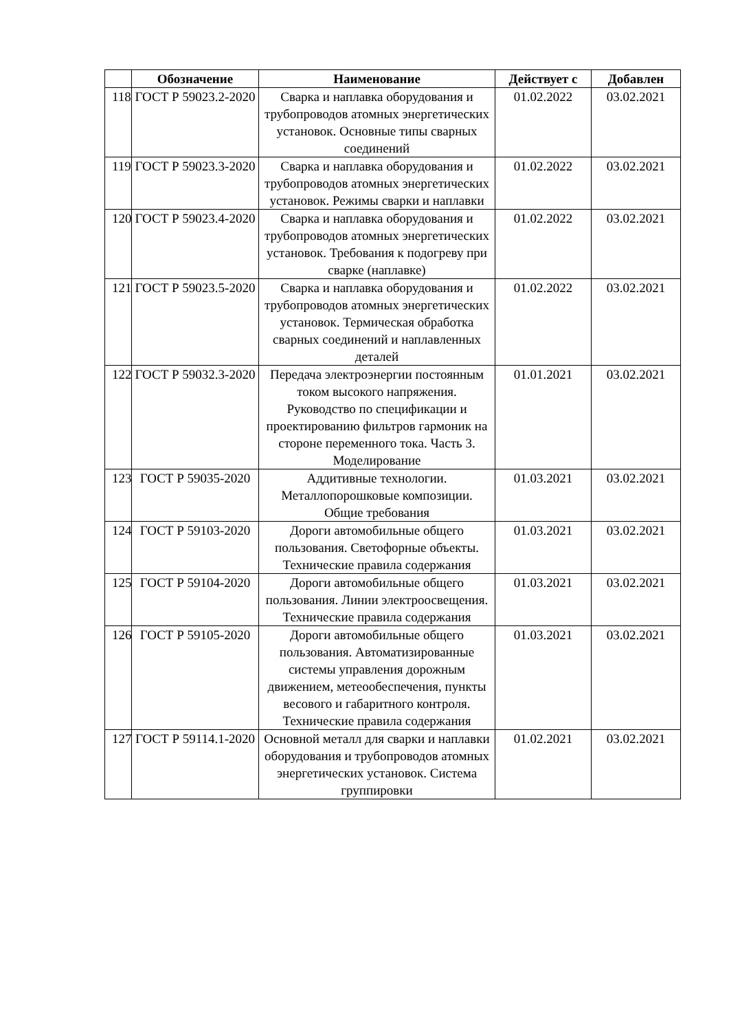| | Обозначение | Наименование | Действует с | Добавлен |
| --- | --- | --- | --- | --- |
| 118 | ГОСТ Р 59023.2-2020 | Сварка и наплавка оборудования и трубопроводов атомных энергетических установок. Основные типы сварных соединений | 01.02.2022 | 03.02.2021 |
| 119 | ГОСТ Р 59023.3-2020 | Сварка и наплавка оборудования и трубопроводов атомных энергетических установок. Режимы сварки и наплавки | 01.02.2022 | 03.02.2021 |
| 120 | ГОСТ Р 59023.4-2020 | Сварка и наплавка оборудования и трубопроводов атомных энергетических установок. Требования к подогреву при сварке (наплавке) | 01.02.2022 | 03.02.2021 |
| 121 | ГОСТ Р 59023.5-2020 | Сварка и наплавка оборудования и трубопроводов атомных энергетических установок. Термическая обработка сварных соединений и наплавленных деталей | 01.02.2022 | 03.02.2021 |
| 122 | ГОСТ Р 59032.3-2020 | Передача электроэнергии постоянным током высокого напряжения. Руководство по спецификации и проектированию фильтров гармоник на стороне переменного тока. Часть 3. Моделирование | 01.01.2021 | 03.02.2021 |
| 123 | ГОСТ Р 59035-2020 | Аддитивные технологии. Металлопорошковые композиции. Общие требования | 01.03.2021 | 03.02.2021 |
| 124 | ГОСТ Р 59103-2020 | Дороги автомобильные общего пользования. Светофорные объекты. Технические правила содержания | 01.03.2021 | 03.02.2021 |
| 125 | ГОСТ Р 59104-2020 | Дороги автомобильные общего пользования. Линии электроосвещения. Технические правила содержания | 01.03.2021 | 03.02.2021 |
| 126 | ГОСТ Р 59105-2020 | Дороги автомобильные общего пользования. Автоматизированные системы управления дорожным движением, метеообеспечения, пункты весового и габаритного контроля. Технические правила содержания | 01.03.2021 | 03.02.2021 |
| 127 | ГОСТ Р 59114.1-2020 | Основной металл для сварки и наплавки оборудования и трубопроводов атомных энергетических установок. Система группировки | 01.02.2021 | 03.02.2021 |